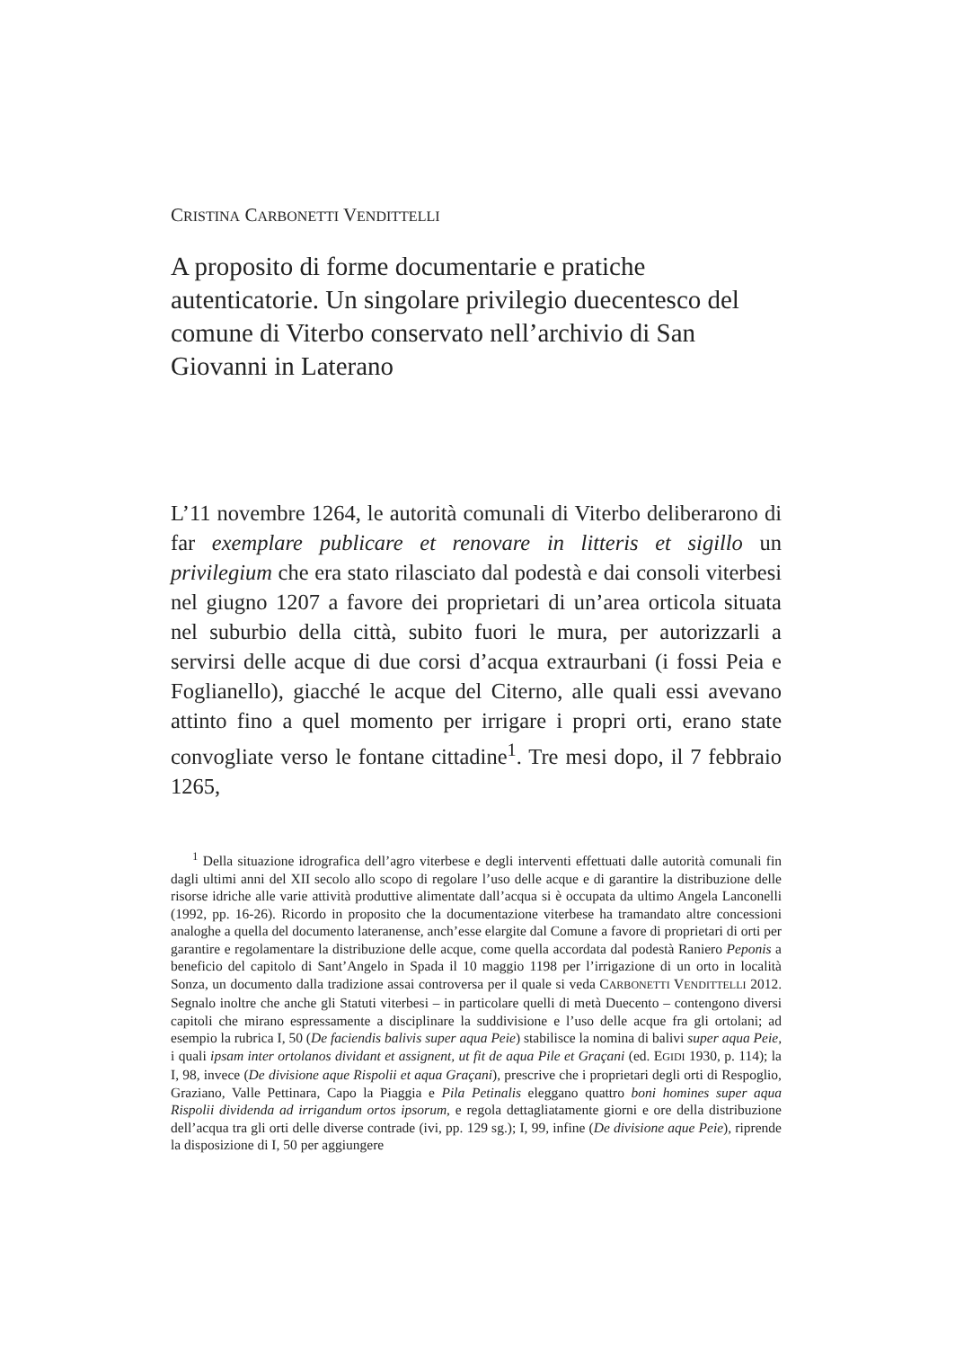CRISTINA CARBONETTI VENDITTELLI
A proposito di forme documentarie e pratiche autenticatorie. Un singolare privilegio duecentesco del comune di Viterbo conservato nell’archivio di San Giovanni in Laterano
L’11 novembre 1264, le autorità comunali di Viterbo deliberarono di far exemplare publicare et renovare in litteris et sigillo un privilegium che era stato rilasciato dal podestà e dai consoli viterbesi nel giugno 1207 a favore dei proprietari di un’area orticola situata nel suburbio della città, subito fuori le mura, per autorizzarli a servirsi delle acque di due corsi d’acqua extraurbani (i fossi Peia e Foglianello), giacché le acque del Citerno, alle quali essi avevano attinto fino a quel momento per irrigare i propri orti, erano state convogliate verso le fontane cittadine<sup>1</sup>. Tre mesi dopo, il 7 febbraio 1265,
<sup>1</sup> Della situazione idrografica dell’agro viterbese e degli interventi effettuati dalle autorità comunali fin dagli ultimi anni del XII secolo allo scopo di regolare l’uso delle acque e di garantire la distribuzione delle risorse idriche alle varie attività produttive alimentate dall’acqua si è occupata da ultimo Angela Lanconelli (1992, pp. 16-26). Ricordo in proposito che la documentazione viterbese ha tramandato altre concessioni analoghe a quella del documento lateranense, anch’esse elargite dal Comune a favore di proprietari di orti per garantire e regolamentare la distribuzione delle acque, come quella accordata dal podestà Raniero Peponis a beneficio del capitolo di Sant’Angelo in Spada il 10 maggio 1198 per l’irrigazione di un orto in località Sonza, un documento dalla tradizione assai controversa per il quale si veda CARBONETTI VENDITTELLI 2012. Segnalo inoltre che anche gli Statuti viterbesi – in particolare quelli di metà Duecento – contengono diversi capitoli che mirano espressamente a disciplinare la suddivisione e l’uso delle acque fra gli ortolani; ad esempio la rubrica I, 50 (De faciendis balivis super aqua Peie) stabilisce la nomina di balivi super aqua Peie, i quali ipsam inter ortolanos dividant et assignent, ut fit de aqua Pile et Graçani (ed. EGIDI 1930, p. 114); la I, 98, invece (De divisione aque Rispolii et aqua Graçani), prescrive che i proprietari degli orti di Respoglio, Graziano, Valle Pettinara, Capo la Piaggia e Pila Petinalis eleggano quattro boni homines super aqua Rispolii dividenda ad irrigandum ortos ipsorum, e regola dettagliatamente giorni e ore della distribuzione dell’acqua tra gli orti delle diverse contrade (ivi, pp. 129 sg.); I, 99, infine (De divisione aque Peie), riprende la disposizione di I, 50 per aggiungere